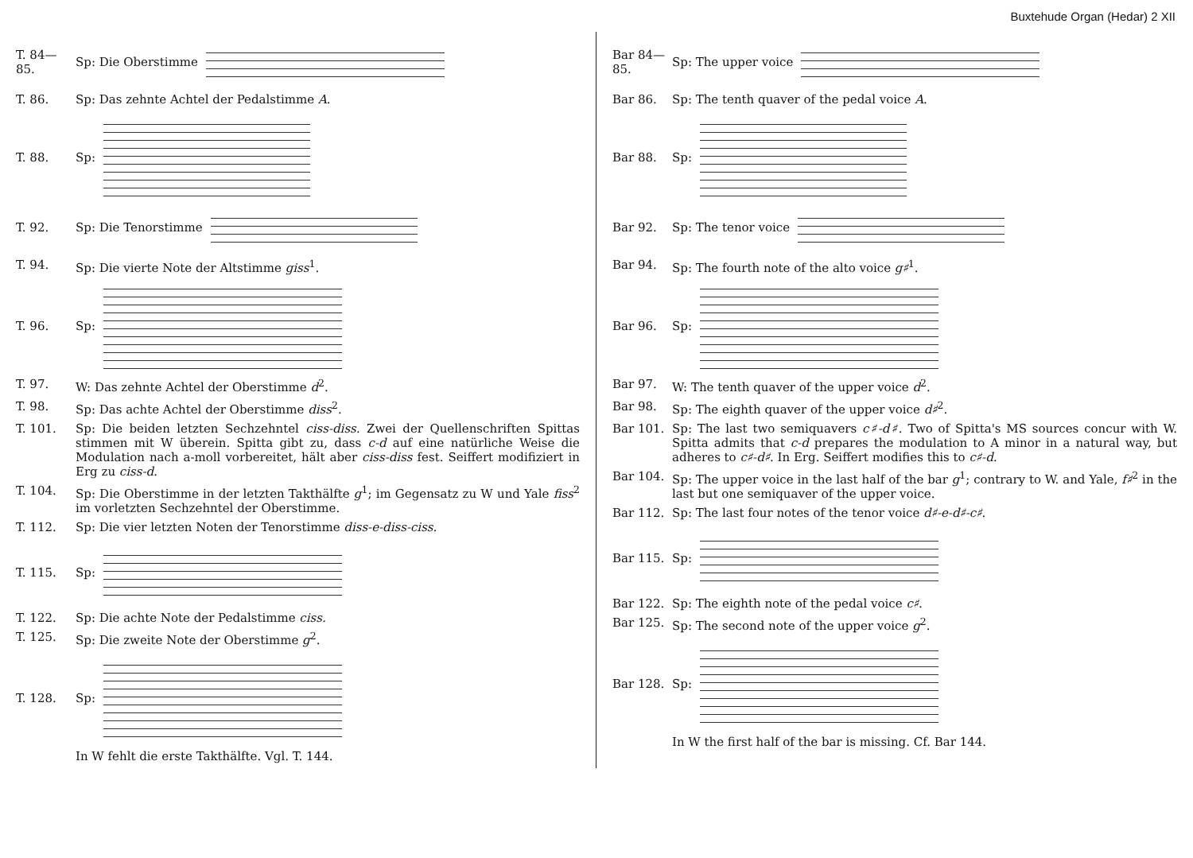Buxtehude Organ (Hedar) 2 XII
T. 84—85. Sp: Die Oberstimme
T. 86. Sp: Das zehnte Achtel der Pedalstimme A.
T. 88. Sp:
T. 92. Sp: Die Tenorstimme
T. 94. Sp: Die vierte Note der Altstimme giss<sup>1</sup>.
T. 96. Sp:
T. 97. W: Das zehnte Achtel der Oberstimme d<sup>2</sup>.
T. 98. Sp: Das achte Achtel der Oberstimme diss<sup>2</sup>.
T. 101. Sp: Die beiden letzten Sechzehntel ciss-diss. Zwei der Quellenschriften Spittas stimmen mit W überein. Spitta gibt zu, dass c-d auf eine natürliche Weise die Modulation nach a-moll vorbereitet, hält aber ciss-diss fest. Seiffert modifiziert in Erg zu ciss-d.
T. 104. Sp: Die Oberstimme in der letzten Takthälfte g<sup>1</sup>; im Gegensatz zu W und Yale fiss<sup>2</sup> im vorletzten Sechzehntel der Oberstimme.
T. 112. Sp: Die vier letzten Noten der Tenorstimme diss-e-diss-ciss.
T. 115. Sp:
T. 122. Sp: Die achte Note der Pedalstimme ciss.
T. 125. Sp: Die zweite Note der Oberstimme g<sup>2</sup>.
T. 128. Sp:
In W fehlt die erste Takthälfte. Vgl. T. 144.
Bar 84—85. Sp: The upper voice
Bar 86. Sp: The tenth quaver of the pedal voice A.
Bar 88. Sp:
Bar 92. Sp: The tenor voice
Bar 94. Sp: The fourth note of the alto voice g♯<sup>1</sup>.
Bar 96. Sp:
Bar 97. W: The tenth quaver of the upper voice d<sup>2</sup>.
Bar 98. Sp: The eighth quaver of the upper voice d♯<sup>2</sup>.
Bar 101. Sp: The last two semiquavers c♯-d♯. Two of Spitta's MS sources concur with W. Spitta admits that c-d prepares the modulation to A minor in a natural way, but adheres to c♯-d♯. In Erg. Seiffert modifies this to c♯-d.
Bar 104. Sp: The upper voice in the last half of the bar g<sup>1</sup>; contrary to W. and Yale, f♯<sup>2</sup> in the last but one semiquaver of the upper voice.
Bar 112. Sp: The last four notes of the tenor voice d♯-e-d♯-c♯.
Bar 115. Sp:
Bar 122. Sp: The eighth note of the pedal voice c♯.
Bar 125. Sp: The second note of the upper voice g<sup>2</sup>.
Bar 128. Sp:
In W the first half of the bar is missing. Cf. Bar 144.